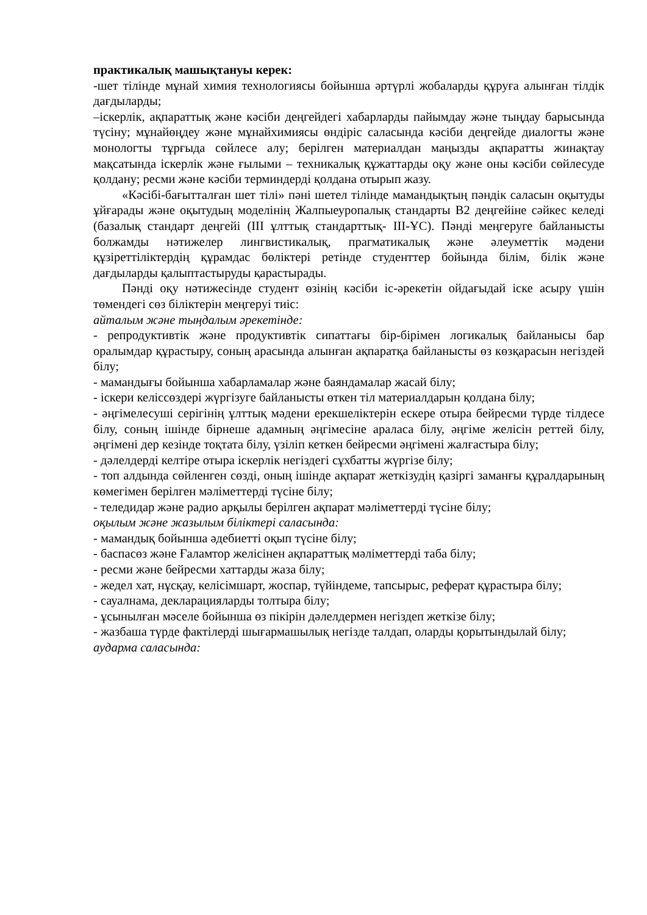практикалық машықтануы керек:
-шет тілінде мұнай химия технологиясы бойынша әртүрлі жобаларды құруға алынған тілдік дағдыларды;
–іскерлік, ақпараттық және кәсіби деңгейдегі хабарларды пайымдау және тыңдау барысында түсіну; мұнайөңдеу және мұнайхимиясы өндіріс саласында кәсіби деңгейде диалогты және монологты тұрғыда сөйлесе алу; берілген материалдан маңызды ақпаратты жинақтау мақсатында іскерлік және ғылыми – техникалық құжаттарды оқу және оны кәсіби сөйлесуде қолдану; ресми және кәсіби терминдерді қолдана отырып жазу.
«Кәсібі-бағытталған шет тілі» пәні шетел тілінде мамандықтың пәндік саласын оқытуды ұйғарады және оқытудың моделінің Жалпыеуропалық стандарты В2 деңгейіне сәйкес келеді (базалық стандарт деңгейі (ІІІ ұлттық стандарттық- ІІІ-ҰС). Пәнді меңгеруге байланысты болжамды нәтижелер лингвистикалық, прагматикалық және әлеуметтік мәдени құзіреттіліктердің құрамдас бөліктері ретінде студенттер бойында білім, білік және дағдыларды қалыптастыруды қарастырады.
Пәнді оқу нәтижесінде студент өзінің кәсіби іс-әрекетін ойдағыдай іске асыру үшін төмендегі сөз біліктерін меңгеруі тиіс:
айталым және тыңдалым әрекетінде:
- репродуктивтік және продуктивтік сипаттағы бір-бірімен логикалық байланысы бар оралымдар құрастыру, соның арасында алынған ақпаратқа байланысты өз көзқарасын негіздей білу;
- мамандығы бойынша хабарламалар және баяндамалар жасай білу;
- іскери келіссөздері жүргізуге байланысты өткен тіл материалдарын қолдана білу;
- әңгімелесуші серігінің ұлттық мәдени ерекшеліктерін ескере отыра бейресми түрде тілдесе білу, соның ішінде бірнеше адамның әңгімесіне араласа білу, әңгіме желісін реттей білу, әңгімені дер кезінде тоқтата білу, үзіліп кеткен бейресми әңгімені жалғастыра білу;
- дәлелдерді келтіре отыра іскерлік негіздегі сұхбатты жүргізе білу;
- топ алдында сөйленген сөзді, оның ішінде ақпарат жеткізудің қазіргі заманғы құралдарының көмегімен берілген мәліметтерді түсіне білу;
- теледидар және радио арқылы берілген ақпарат мәліметтерді түсіне білу;
оқылым және жазылым біліктері саласында:
- мамандық бойынша әдебиетті оқып түсіне білу;
- баспасөз және Ғаламтор желісінен ақпараттық мәліметтерді таба білу;
- ресми және бейресми хаттарды жаза білу;
- жедел хат, нұсқау, келісімшарт, жоспар, түйіндеме, тапсырыс, реферат құрастыра білу;
- сауалнама, декларацияларды толтыра білу;
- ұсынылған мәселе бойынша өз пікірін дәлелдермен негіздеп жеткізе білу;
- жазбаша түрде фактілерді шығармашылық негізде талдап, оларды қорытындылай білу;
аударма саласында: